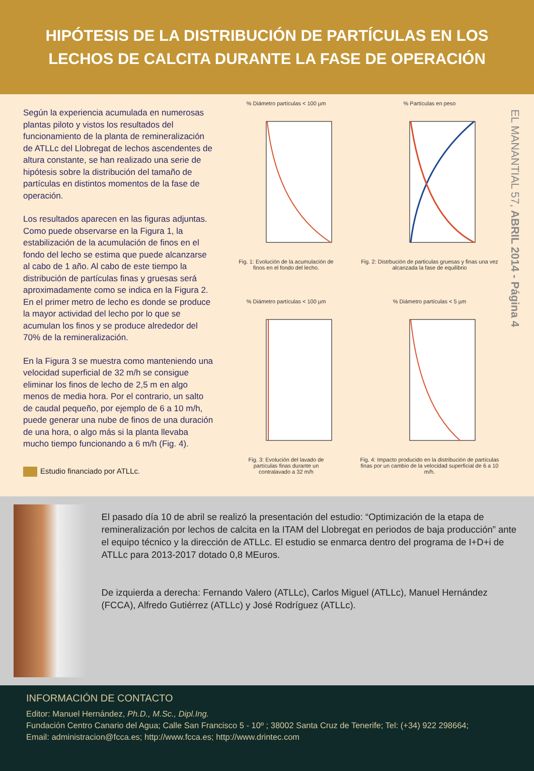HIPÓTESIS DE LA DISTRIBUCIÓN DE PARTÍCULAS EN LOS
LECHOS DE CALCITA DURANTE LA FASE DE OPERACIÓN
Según la experiencia acumulada en numerosas plantas piloto y vistos los resultados del funcionamiento de la planta de remineralización de ATLLc del Llobregat de lechos ascendentes de altura constante, se han realizado una serie de hipótesis sobre la distribución del tamaño de partículas en distintos momentos de la fase de operación.
Los resultados aparecen en las figuras adjuntas. Como puede observarse en la Figura 1, la estabilización de la acumulación de finos en el fondo del lecho se estima que puede alcanzarse al cabo de 1 año. Al cabo de este tiempo la distribución de partículas finas y gruesas será aproximadamente como se indica en la Figura 2. En el primer metro de lecho es donde se produce la mayor actividad del lecho por lo que se acumulan los finos y se produce alrededor del 70% de la remineralización.
En la Figura 3 se muestra como manteniendo una velocidad superficial de 32 m/h se consigue eliminar los finos de lecho de 2,5 m en algo menos de media hora. Por el contrario, un salto de caudal pequeño, por ejemplo de 6 a 10 m/h, puede generar una nube de finos de una duración de una hora, o algo más si la planta llevaba mucho tiempo funcionando a 6 m/h (Fig. 4).
Estudio financiado por ATLLc.
% Diámetro partículas < 100 µm
Fig. 1: Evolución de la acumulación de
finos en el fondo del lecho.
% Partículas en peso
Fig. 2: Distrbución de particulas gruesas y finas una vez alcanzada la fase de equilibrio
% Diámetro partículas < 100 µm
Fig. 3: Evolución del lavado de
partículas finas durante un
contralavado a 32 m/h
% Diámetro partículas < 5 µm
Fig. 4: Impacto producido en la distribución de partículas finas por un cambio de la velocidad superficial de 6 a 10 m/h.
EL MANANTIAL 57, ABRIL 2014 - Página 4
El pasado día 10 de abril se realizó la presentación del estudio: “Optimización de la etapa de remineralización por lechos de calcita en la ITAM del Llobregat en periodos de baja producción” ante el equipo técnico y la dirección de ATLLc. El estudio se enmarca dentro del programa de I+D+i de ATLLc para 2013-2017 dotado 0,8 MEuros.
De izquierda a derecha: Fernando Valero (ATLLc), Carlos Miguel (ATLLc), Manuel Hernández (FCCA), Alfredo Gutiérrez (ATLLc) y José Rodríguez (ATLLc).
INFORMACIÓN DE CONTACTO
Editor: Manuel Hernández, Ph.D., M.Sc., Dipl.Ing.
Fundación Centro Canario del Agua; Calle San Francisco 5 - 10º ; 38002 Santa Cruz de Tenerife; Tel: (+34) 922 298664;
Email: administracion@fcca.es; http://www.fcca.es; http://www.drintec.com